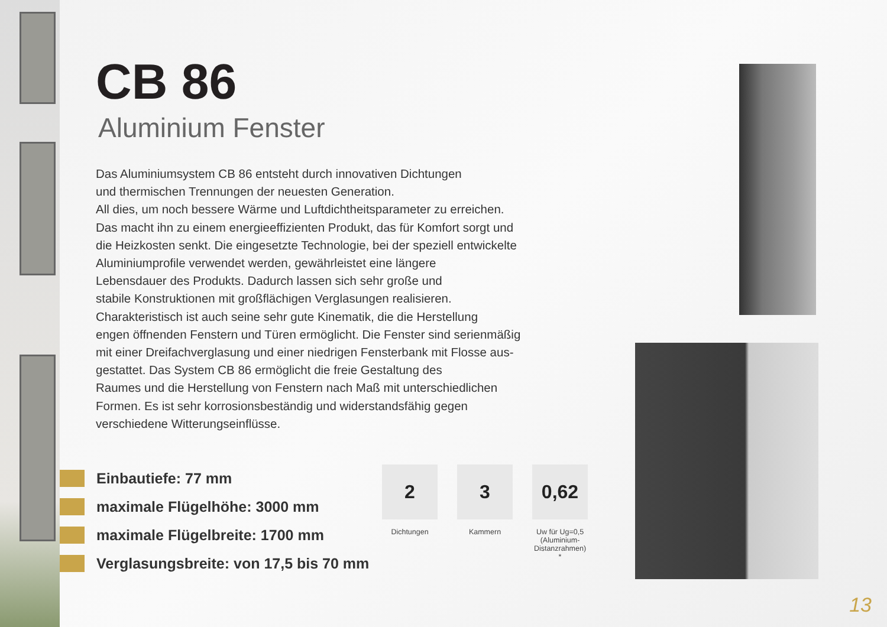CB 86
Aluminium Fenster
Das Aluminiumsystem CB 86 entsteht durch innovativen Dichtungen
und thermischen Trennungen der neuesten Generation.
All dies, um noch bessere Wärme und Luftdichtheitsparameter zu erreichen.
Das macht ihn zu einem energieeffizienten Produkt, das für Komfort sorgt und
die Heizkosten senkt. Die eingesetzte Technologie, bei der speziell entwickelte
Aluminiumprofile verwendet werden, gewährleistet eine längere
Lebensdauer des Produkts. Dadurch lassen sich sehr große und
stabile Konstruktionen mit großflächigen Verglasungen realisieren.
Charakteristisch ist auch seine sehr gute Kinematik, die die Herstellung
engen öffnenden Fenstern und Türen ermöglicht. Die Fenster sind serienmäßig
mit einer Dreifachverglasung und einer niedrigen Fensterbank mit Flosse aus-
gestattet. Das System CB 86 ermöglicht die freie Gestaltung des
Raumes und die Herstellung von Fenstern nach Maß mit unterschiedlichen
Formen. Es ist sehr korrosionsbeständig und widerstandsfähig gegen
verschiedene Witterungseinflüsse.
Einbautiefe: 77 mm
maximale Flügelhöhe: 3000 mm
maximale Flügelbreite: 1700 mm
Verglasungsbreite: von 17,5 bis 70 mm
2
Dichtungen
3
Kammern
0,62
Uw für Ug=0,5 (Aluminium-Distanzrahmen) *
13